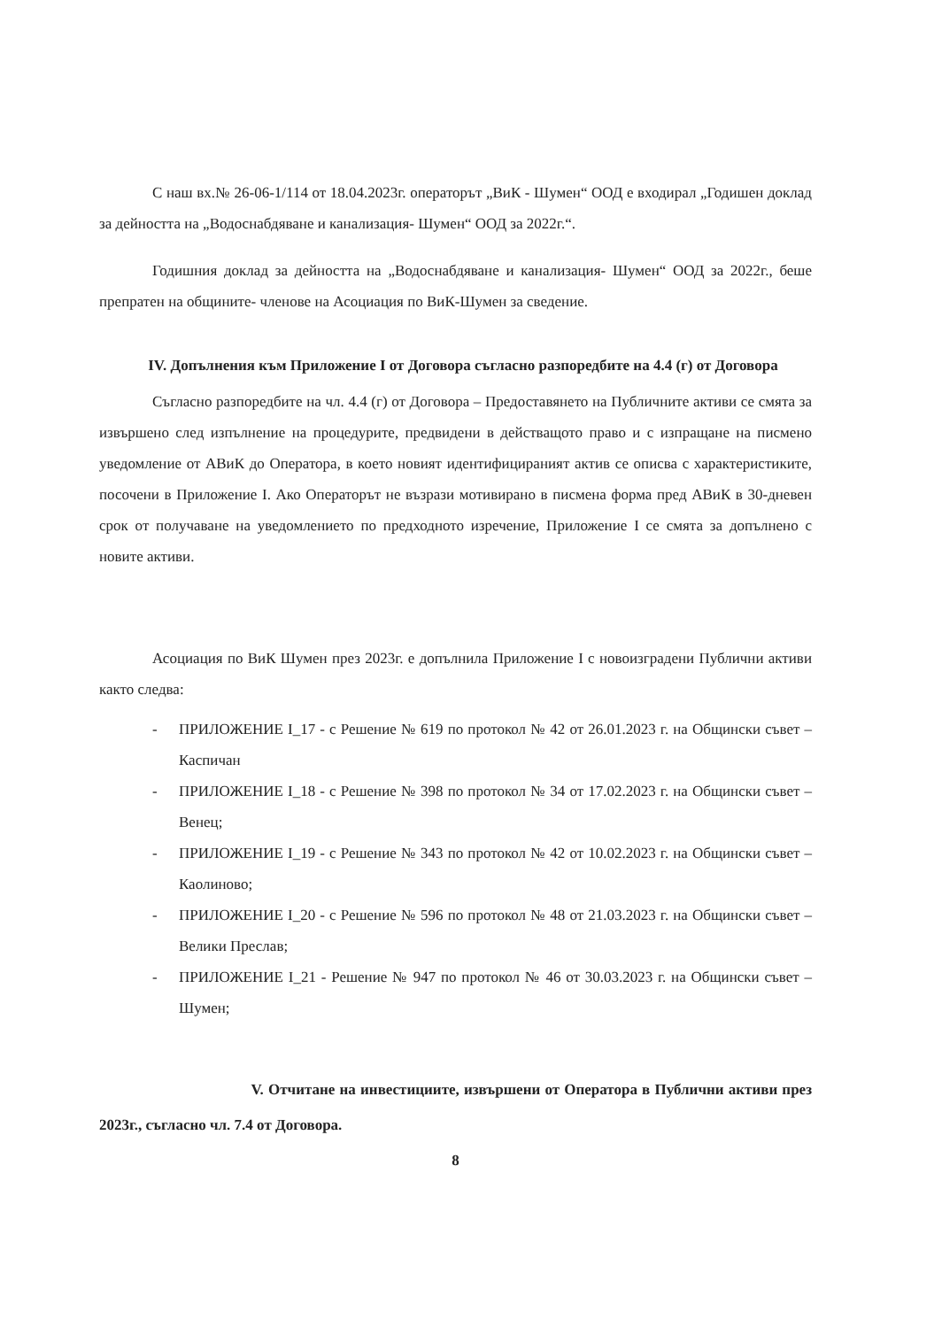С наш вх.№ 26-06-1/114 от 18.04.2023г. операторът „ВиК - Шумен“ ООД е входирал „Годишен доклад за дейността на „Водоснабдяване и канализация- Шумен“ ООД за 2022г.“.
Годишния доклад за дейността на „Водоснабдяване и канализация- Шумен“ ООД за 2022г., беше препратен на общините- членове на Асоциация по ВиК-Шумен за сведение.
IV. Допълнения към Приложение I от Договора съгласно разпоредбите на 4.4 (г) от Договора
Съгласно разпоредбите на чл. 4.4 (г) от Договора – Предоставянето на Публичните активи се смята за извършено след изпълнение на процедурите, предвидени в действащото право и с изпращане на писмено уведомление от АВиК до Оператора, в което новият идентифицираният актив се описва с характеристиките, посочени в Приложение I. Ако Операторът не възрази мотивирано в писмена форма пред АВиК в 30-дневен срок от получаване на уведомлението по предходното изречение, Приложение I се смята за допълнено с новите активи.
Асоциация по ВиК Шумен през 2023г. е допълнила Приложение I с новоизградени Публични активи както следва:
- ПРИЛОЖЕНИЕ I_17 - с Решение № 619 по протокол № 42 от 26.01.2023 г. на Общински съвет – Каспичан
- ПРИЛОЖЕНИЕ I_18 - с Решение № 398 по протокол № 34 от 17.02.2023 г. на Общински съвет – Венец;
- ПРИЛОЖЕНИЕ I_19 - с Решение № 343 по протокол № 42 от 10.02.2023 г. на Общински съвет – Каолиново;
- ПРИЛОЖЕНИЕ I_20 - с Решение № 596 по протокол № 48 от 21.03.2023 г. на Общински съвет – Велики Преслав;
- ПРИЛОЖЕНИЕ I_21 - Решение № 947 по протокол № 46 от 30.03.2023 г. на Общински съвет – Шумен;
V. Отчитане на инвестициите, извършени от Оператора в Публични активи през 2023г., съгласно чл. 7.4 от Договора.
8